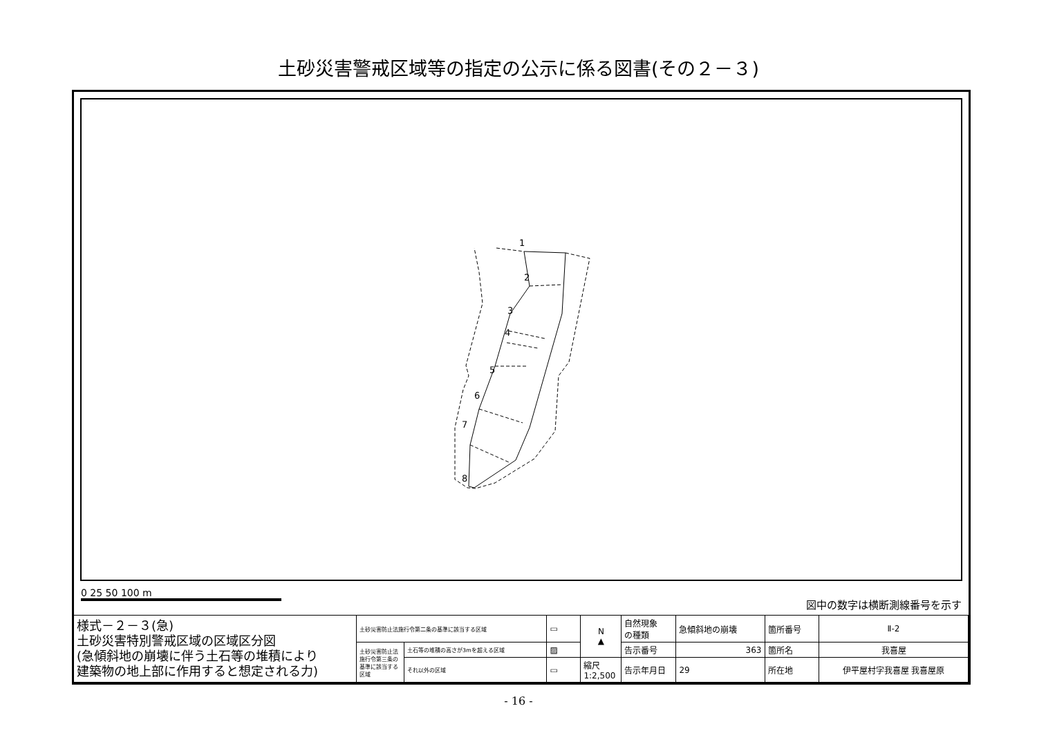土砂災害警戒区域等の指定の公示に係る図書(その２－３)
1
2
3
4
5
6
7
8
0 25 50 100 m
図中の数字は横断測線番号を示す
| 様式－２－３(急) 土砂災害特別警戒区域の区域区分図 (急傾斜地の崩壊に伴う土石等の堆積により 建築物の地上部に作用すると想定される力) | 土砂災害防止法施行令第二条の基準に該当する区域 | | ▭ | N ▲ | 自然現象 の種類 | 急傾斜地の崩壊 | 箇所番号 | Ⅱ-2 |
| | 土砂災害防止法施行令第三条の基準に該当する区域 | 土石等の堆積の高さが3mを超える区域 | ▨ | | 告示番号 | 363 | 箇所名 | 我喜屋 |
| | | それ以外の区域 | ▭ | 縮尺 1:2,500 | 告示年月日 | 29 | 所在地 | 伊平屋村字我喜屋 我喜屋原 |
- 16 -